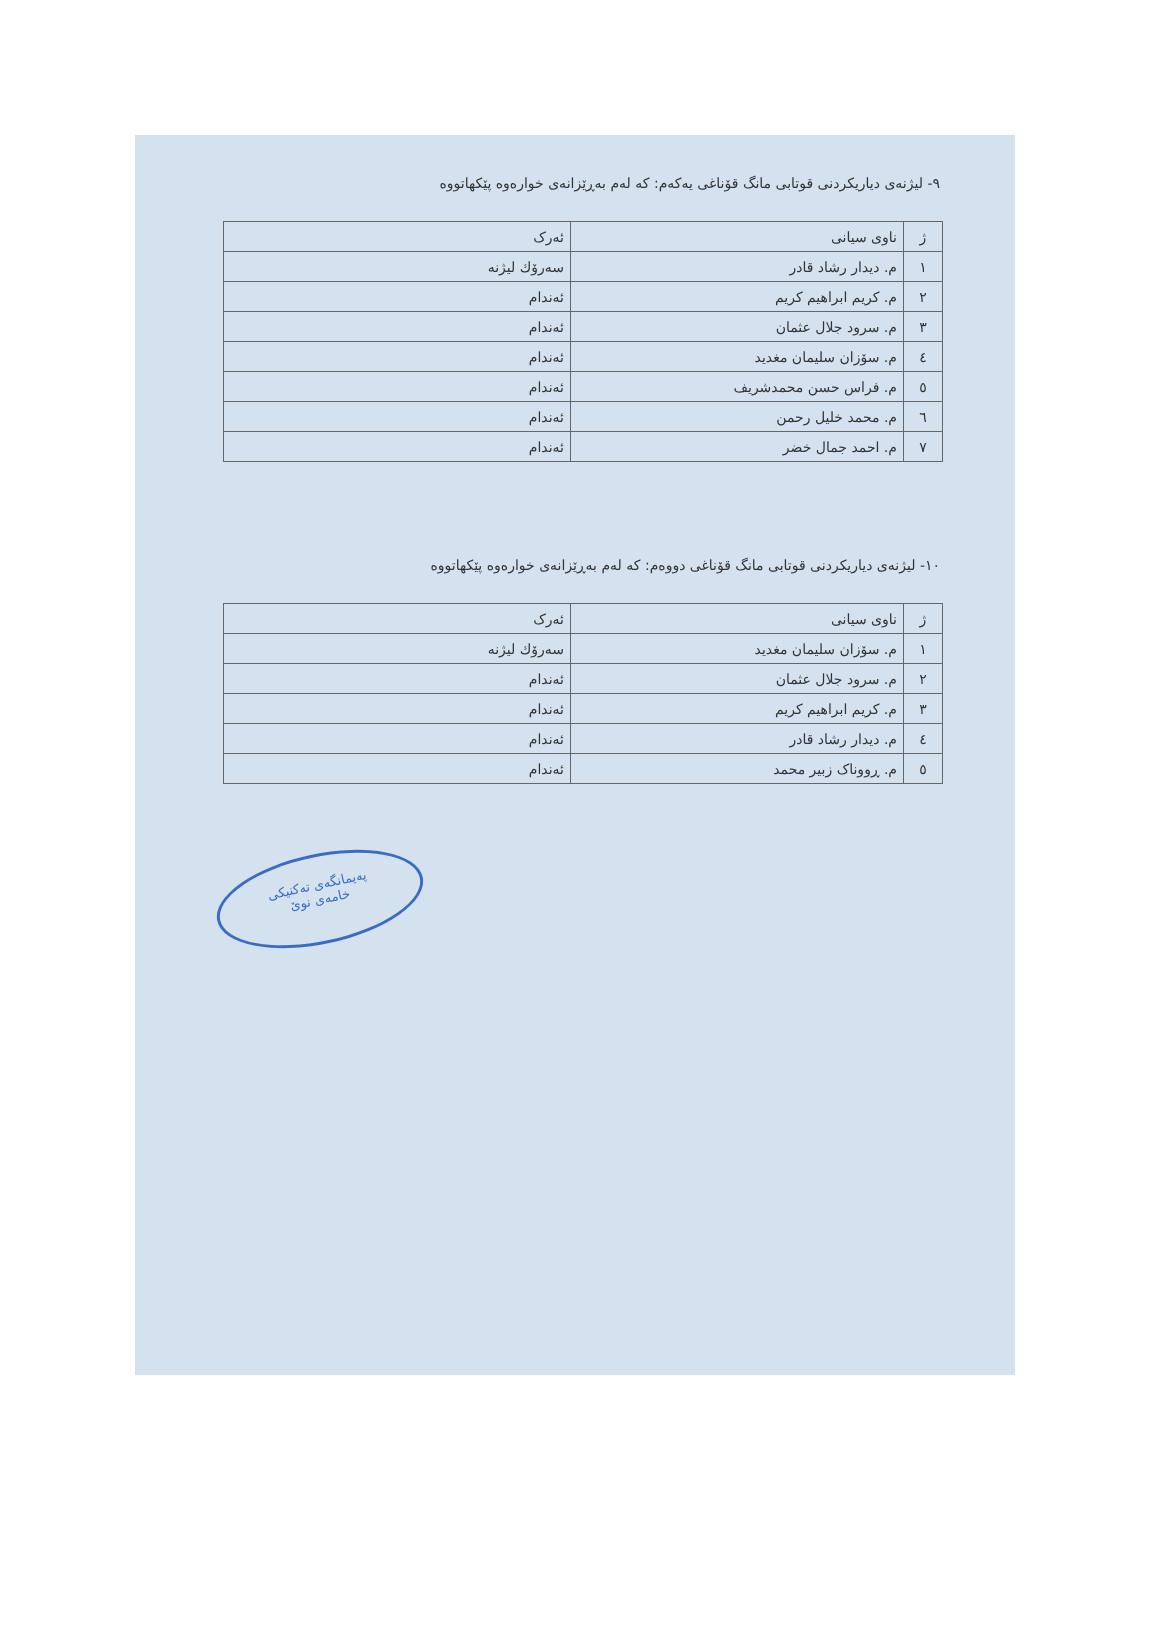٩- لیژنەی دیاریکردنی قوتابی مانگ قۆناغی یەکەم: کە لەم بەڕێزانەی خوارەوە پێکهاتووە
| ژ | ناوی سیانی | ئەرک |
| ١ | م. دیدار رشاد قادر | سەرۆك لیژنە |
| ٢ | م. کریم ابراهیم کریم | ئەندام |
| ٣ | م. سرود جلال عثمان | ئەندام |
| ٤ | م. سۆزان سلیمان مغدید | ئەندام |
| ٥ | م. فراس حسن محمدشریف | ئەندام |
| ٦ | م. محمد خلیل رحمن | ئەندام |
| ٧ | م. احمد جمال خضر | ئەندام |
١٠- لیژنەی دیاریکردنی قوتابی مانگ قۆناغی دووەم: کە لەم بەڕێزانەی خوارەوە پێکهاتووە
| ژ | ناوی سیانی | ئەرک |
| ١ | م. سۆزان سلیمان مغدید | سەرۆك لیژنە |
| ٢ | م. سرود جلال عثمان | ئەندام |
| ٣ | م. کریم ابراهیم کریم | ئەندام |
| ٤ | م. دیدار رشاد قادر | ئەندام |
| ٥ | م. ڕووناک زبیر محمد | ئەندام |
پەیمانگەی تەکنیکی
خامەی نوێ